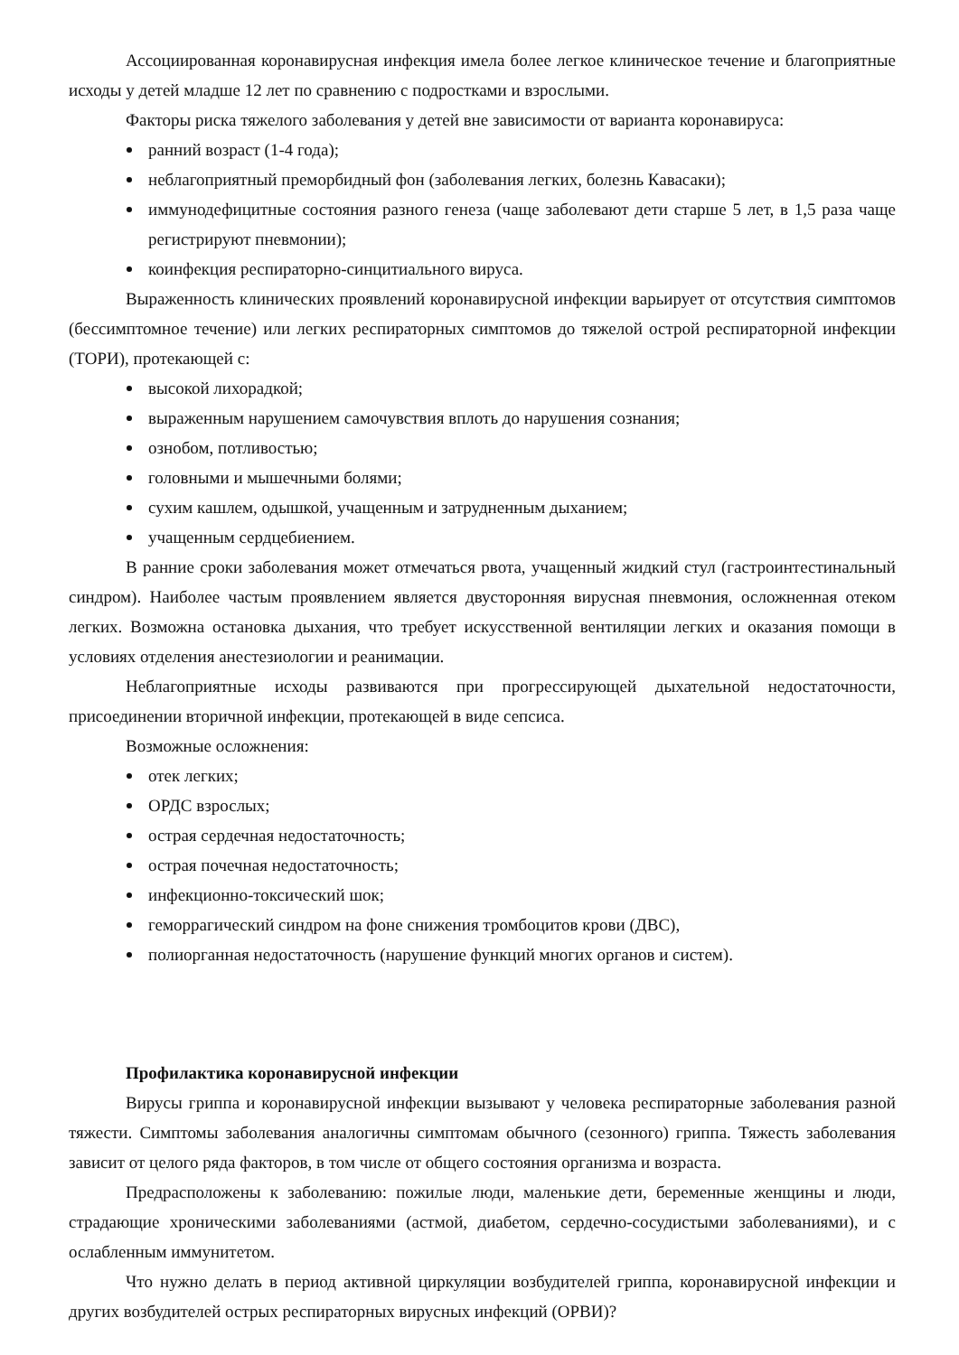Ассоциированная коронавирусная инфекция имела более легкое клиническое течение и благоприятные исходы у детей младше 12 лет по сравнению с подростками и взрослыми.
Факторы риска тяжелого заболевания у детей вне зависимости от варианта коронавируса:
ранний возраст (1-4 года);
неблагоприятный преморбидный фон (заболевания легких, болезнь Кавасаки);
иммунодефицитные состояния разного генеза (чаще заболевают дети старше 5 лет, в 1,5 раза чаще регистрируют пневмонии);
коинфекция респираторно-синцитиального вируса.
Выраженность клинических проявлений коронавирусной инфекции варьирует от отсутствия симптомов (бессимптомное течение) или легких респираторных симптомов до тяжелой острой респираторной инфекции (ТОРИ), протекающей с:
высокой лихорадкой;
выраженным нарушением самочувствия вплоть до нарушения сознания;
ознобом, потливостью;
головными и мышечными болями;
сухим кашлем, одышкой, учащенным и затрудненным дыханием;
учащенным сердцебиением.
В ранние сроки заболевания может отмечаться рвота, учащенный жидкий стул (гастроинтестинальный синдром). Наиболее частым проявлением является двусторонняя вирусная пневмония, осложненная отеком легких. Возможна остановка дыхания, что требует искусственной вентиляции легких и оказания помощи в условиях отделения анестезиологии и реанимации.
Неблагоприятные исходы развиваются при прогрессирующей дыхательной недостаточности, присоединении вторичной инфекции, протекающей в виде сепсиса.
Возможные осложнения:
отек легких;
ОРДС взрослых;
острая сердечная недостаточность;
острая почечная недостаточность;
инфекционно-токсический шок;
геморрагический синдром на фоне снижения тромбоцитов крови (ДВС),
полиорганная недостаточность (нарушение функций многих органов и систем).
Профилактика коронавирусной инфекции
Вирусы гриппа и коронавирусной инфекции вызывают у человека респираторные заболевания разной тяжести. Симптомы заболевания аналогичны симптомам обычного (сезонного) гриппа. Тяжесть заболевания зависит от целого ряда факторов, в том числе от общего состояния организма и возраста.
Предрасположены к заболеванию: пожилые люди, маленькие дети, беременные женщины и люди, страдающие хроническими заболеваниями (астмой, диабетом, сердечно-сосудистыми заболеваниями), и с ослабленным иммунитетом.
Что нужно делать в период активной циркуляции возбудителей гриппа, коронавирусной инфекции и других возбудителей острых респираторных вирусных инфекций (ОРВИ)?